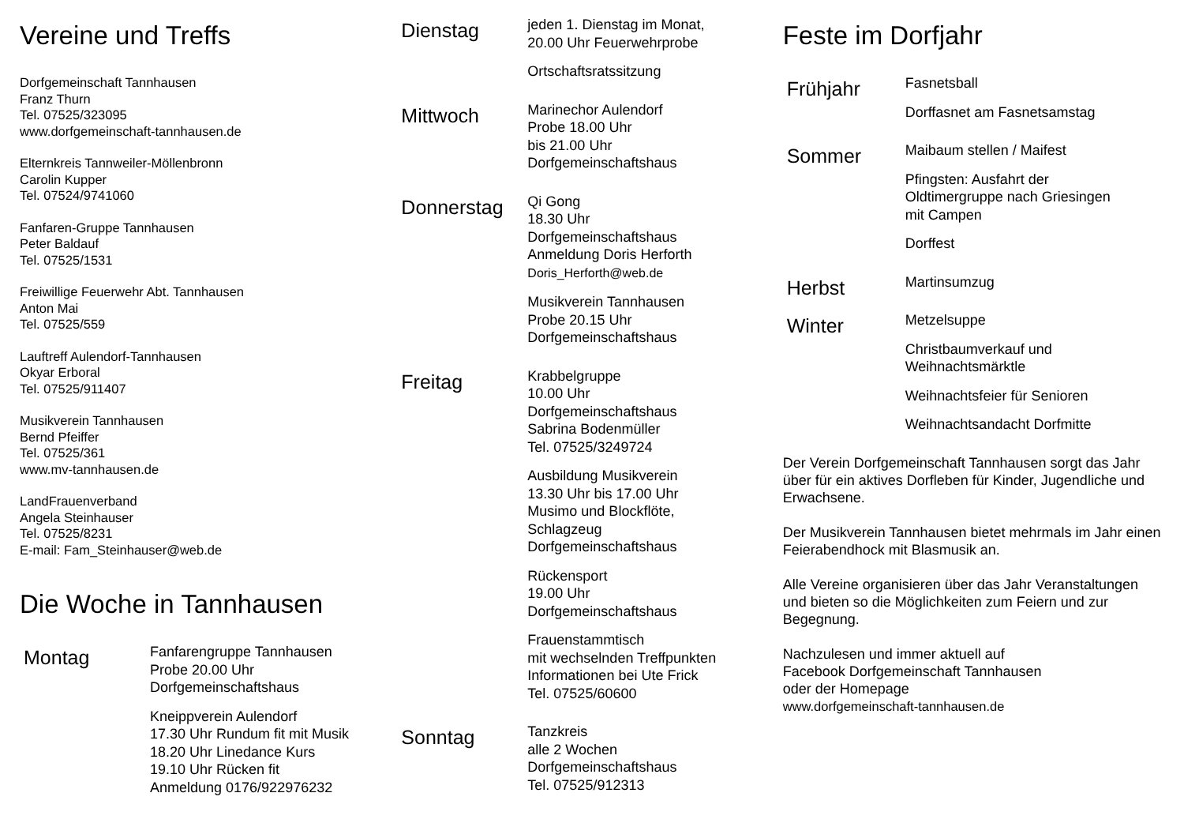Vereine und Treffs
Dorfgemeinschaft Tannhausen
Franz Thurn
Tel. 07525/323095
www.dorfgemeinschaft-tannhausen.de
Elternkreis Tannweiler-Möllenbronn
Carolin Kupper
Tel. 07524/9741060
Fanfaren-Gruppe Tannhausen
Peter Baldauf
Tel. 07525/1531
Freiwillige Feuerwehr Abt. Tannhausen
Anton Mai
Tel. 07525/559
Lauftreff Aulendorf-Tannhausen
Okyar Erboral
Tel. 07525/911407
Musikverein Tannhausen
Bernd Pfeiffer
Tel. 07525/361
www.mv-tannhausen.de
LandFrauenverband
Angela Steinhauser
Tel. 07525/8231
E-mail: Fam_Steinhauser@web.de
Die Woche in Tannhausen
Montag
Fanfarengruppe Tannhausen
Probe 20.00 Uhr
Dorfgemeinschaftshaus
Kneippverein Aulendorf
17.30 Uhr Rundum fit mit Musik
18.20 Uhr Linedance Kurs
19.10 Uhr Rücken fit
Anmeldung 0176/922976232
Dienstag
jeden 1. Dienstag im Monat,
20.00 Uhr Feuerwehrprobe
Ortschaftsratssitzung
Mittwoch
Marinechor Aulendorf
Probe 18.00 Uhr
bis 21.00 Uhr
Dorfgemeinschaftshaus
Donnerstag
Qi Gong
18.30 Uhr
Dorfgemeinschaftshaus
Anmeldung Doris Herforth
Doris_Herforth@web.de
Musikverein Tannhausen
Probe 20.15 Uhr
Dorfgemeinschaftshaus
Freitag
Krabbelgruppe
10.00 Uhr
Dorfgemeinschaftshaus
Sabrina Bodenmüller
Tel. 07525/3249724
Ausbildung Musikverein
13.30 Uhr bis 17.00 Uhr
Musimo und Blockflöte,
Schlagzeug
Dorfgemeinschaftshaus
Rückensport
19.00 Uhr
Dorfgemeinschaftshaus
Frauenstammtisch
mit wechselnden Treffpunkten
Informationen bei Ute Frick
Tel. 07525/60600
Sonntag
Tanzkreis
alle 2 Wochen
Dorfgemeinschaftshaus
Tel. 07525/912313
Feste im Dorfjahr
Frühjahr
Fasnetsball
Dorffasnet am Fasnetsamstag
Sommer
Maibaum stellen / Maifest
Pfingsten: Ausfahrt der
Oldtimergruppe nach Griesingen
mit Campen
Dorffest
Herbst
Martinsumzug
Winter
Metzelsuppe
Christbaumverkauf und
Weihnachtsmärktle
Weihnachtsfeier für Senioren
Weihnachtsandacht Dorfmitte
Der Verein Dorfgemeinschaft Tannhausen sorgt das Jahr über für ein aktives Dorfleben für Kinder, Jugendliche und Erwachsene.
Der Musikverein Tannhausen bietet mehrmals im Jahr einen Feierabendhock mit Blasmusik an.
Alle Vereine organisieren über das Jahr Veranstaltungen und bieten so die Möglichkeiten zum Feiern und zur Begegnung.
Nachzulesen und immer aktuell auf
Facebook Dorfgemeinschaft Tannhausen
oder der Homepage
www.dorfgemeinschaft-tannhausen.de